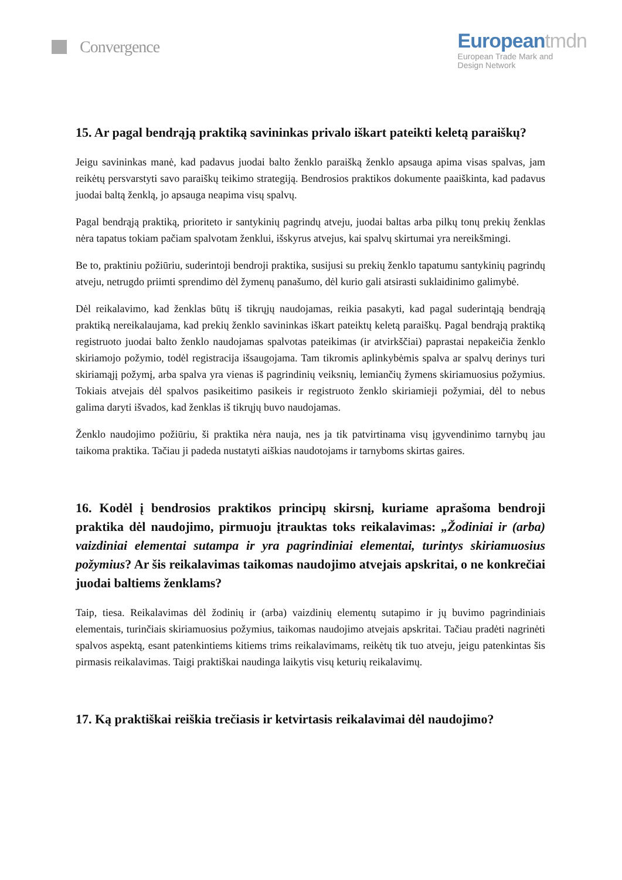Convergence
Europeantmdn
European Trade Mark and
Design Network
15. Ar pagal bendrąją praktiką savininkas privalo iškart pateikti keletą paraiškų?
Jeigu savininkas manė, kad padavus juodai balto ženklo paraišką ženklo apsauga apima visas spalvas, jam reikėtų persvarstyti savo paraiškų teikimo strategiją. Bendrosios praktikos dokumente paaiškinta, kad padavus juodai baltą ženklą, jo apsauga neapima visų spalvų.
Pagal bendrąją praktiką, prioriteto ir santykinių pagrindų atveju, juodai baltas arba pilkų tonų prekių ženklas nėra tapatus tokiam pačiam spalvotam ženklui, išskyrus atvejus, kai spalvų skirtumai yra nereikšmingi.
Be to, praktiniu požiūriu, suderintoji bendroji praktika, susijusi su prekių ženklo tapatumu santykinių pagrindų atveju, netrugdo priimti sprendimo dėl žymenų panašumo, dėl kurio gali atsirasti suklaidinimo galimybė.
Dėl reikalavimo, kad ženklas būtų iš tikrųjų naudojamas, reikia pasakyti, kad pagal suderintąją bendrąją praktiką nereikalaujama, kad prekių ženklo savininkas iškart pateiktų keletą paraiškų. Pagal bendrąją praktiką registruoto juodai balto ženklo naudojamas spalvotas pateikimas (ir atvirkščiai) paprastai nepakeičia ženklo skiriamojo požymio, todėl registracija išsaugojama. Tam tikromis aplinkybėmis spalva ar spalvų derinys turi skiriamąjį požymį, arba spalva yra vienas iš pagrindinių veiksnių, lemiančių žymens skiriamuosius požymius. Tokiais atvejais dėl spalvos pasikeitimo pasikeis ir registruoto ženklo skiriamieji požymiai, dėl to nebus galima daryti išvados, kad ženklas iš tikrųjų buvo naudojamas.
Ženklo naudojimo požiūriu, ši praktika nėra nauja, nes ja tik patvirtinama visų įgyvendinimo tarnybų jau taikoma praktika. Tačiau ji padeda nustatyti aiškias naudotojams ir tarnyboms skirtas gaires.
16. Kodėl į bendrosios praktikos principų skirsnį, kuriame aprašoma bendroji praktika dėl naudojimo, pirmuoju įtrauktas toks reikalavimas: „Žodiniai ir (arba) vaizdiniai elementai sutampa ir yra pagrindiniai elementai, turintys skiriamuosius požymius? Ar šis reikalavimas taikomas naudojimo atvejais apskritai, o ne konkrečiai juodai baltiems ženklams?
Taip, tiesa. Reikalavimas dėl žodinių ir (arba) vaizdinių elementų sutapimo ir jų buvimo pagrindiniais elementais, turinčiais skiriamuosius požymius, taikomas naudojimo atvejais apskritai. Tačiau pradėti nagrinėti spalvos aspektą, esant patenkintiems kitiems trims reikalavimams, reikėtų tik tuo atveju, jeigu patenkintas šis pirmasis reikalavimas. Taigi praktiškai naudinga laikytis visų keturių reikalavimų.
17. Ką praktiškai reiškia trečiasis ir ketvirtasis reikalavimai dėl naudojimo?